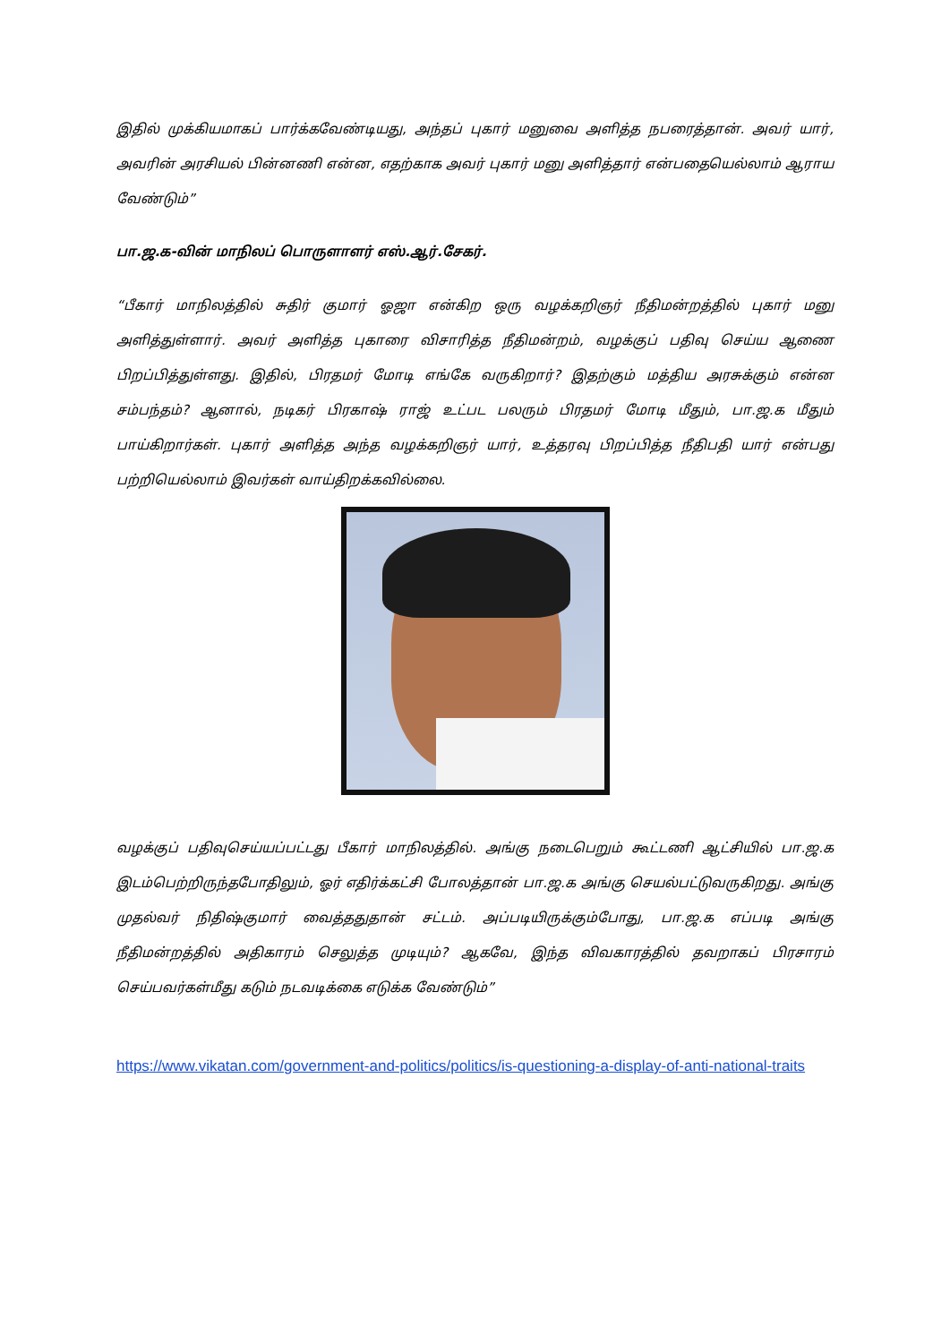இதில் முக்கியமாகப் பார்க்கவேண்டியது, அந்தப் புகார் மனுவை அளித்த நபரைத்தான். அவர் யார், அவரின் அரசியல் பின்னணி என்ன, எதற்காக அவர் புகார் மனு அளித்தார் என்பதையெல்லாம் ஆராய வேண்டும்”
பா.ஜ.க-வின் மாநிலப் பொருளாளர் எஸ்.ஆர்.சேகர்.
“பீகார் மாநிலத்தில் சுதிர் குமார் ஓஜா என்கிற ஒரு வழக்கறிஞர் நீதிமன்றத்தில் புகார் மனு அளித்துள்ளார். அவர் அளித்த புகாரை விசாரித்த நீதிமன்றம், வழக்குப் பதிவு செய்ய ஆணை பிறப்பித்துள்ளது. இதில், பிரதமர் மோடி எங்கே வருகிறார்? இதற்கும் மத்திய அரசுக்கும் என்ன சம்பந்தம்? ஆனால், நடிகர் பிரகாஷ் ராஜ் உட்பட பலரும் பிரதமர் மோடி மீதும், பா.ஜ.க மீதும் பாய்கிறார்கள். புகார் அளித்த அந்த வழக்கறிஞர் யார், உத்தரவு பிறப்பித்த நீதிபதி யார் என்பது பற்றியெல்லாம் இவர்கள் வாய்திறக்கவில்லை.
வழக்குப் பதிவுசெய்யப்பட்டது பீகார் மாநிலத்தில். அங்கு நடைபெறும் கூட்டணி ஆட்சியில் பா.ஜ.க இடம்பெற்றிருந்தபோதிலும், ஓர் எதிர்க்கட்சி போலத்தான் பா.ஜ.க அங்கு செயல்பட்டுவருகிறது. அங்கு முதல்வர் நிதிஷ்குமார் வைத்ததுதான் சட்டம். அப்படியிருக்கும்போது, பா.ஜ.க எப்படி அங்கு நீதிமன்றத்தில் அதிகாரம் செலுத்த முடியும்? ஆகவே, இந்த விவகாரத்தில் தவறாகப் பிரசாரம் செய்பவர்கள்மீது கடும் நடவடிக்கை எடுக்க வேண்டும்”
https://www.vikatan.com/government-and-politics/politics/is-questioning-a-display-of-anti-national-traits